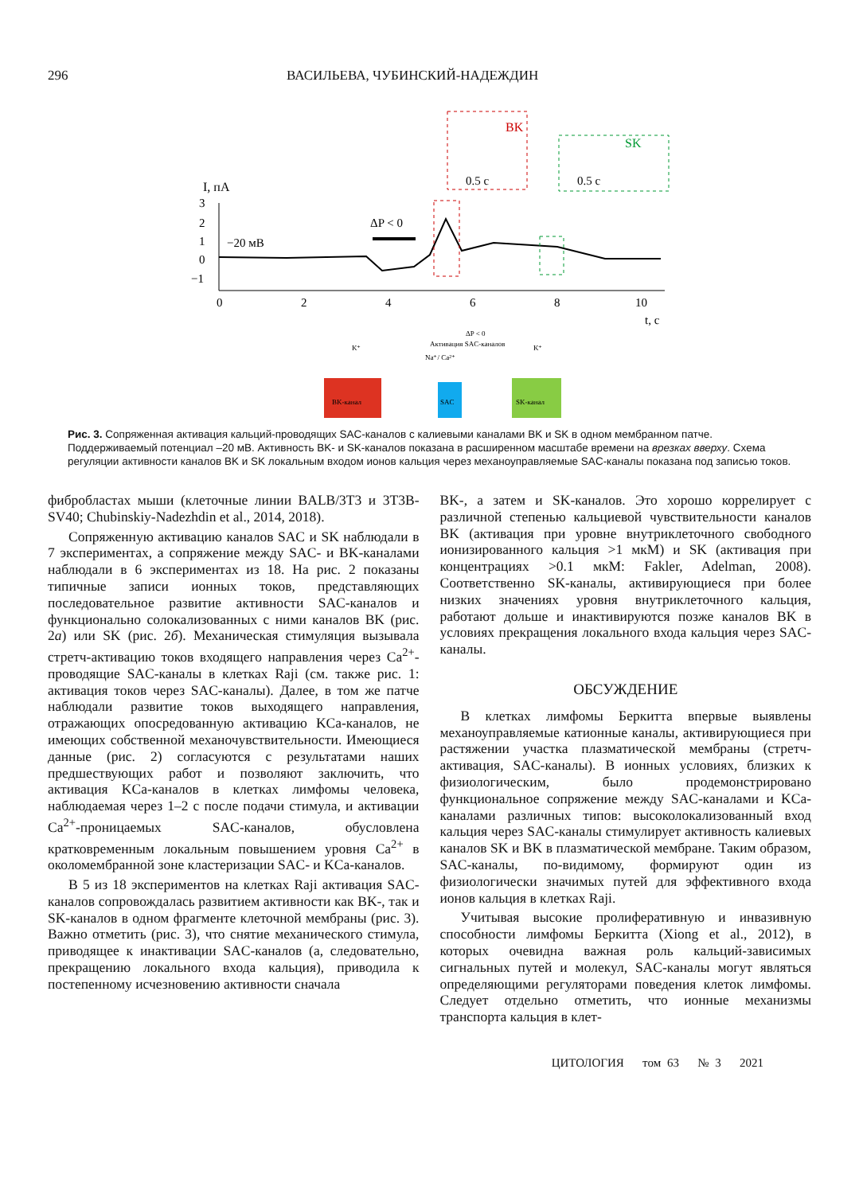296 ВАСИЛЬЕВА, ЧУБИНСКИЙ-НАДЕЖДИН
I, пА
3
2
1
0
−1
−20 мВ
ΔP < 0
BK
0.5 с
SK
0.5 с
0
2
4
6
8
10
t, с
ΔP < 0
Активация SAC-каналов
Na⁺/ Ca²⁺
K⁺
K⁺
BK-канал
SAC
SK-канал
Рис. 3. Сопряженная активация кальций-проводящих SAC-каналов с калиевыми каналами BK и SK в одном мембранном патче. Поддерживаемый потенциал –20 мВ. Активность BK- и SK-каналов показана в расширенном масштабе времени на врезках вверху. Схема регуляции активности каналов BK и SK локальным входом ионов кальция через механоуправляемые SAC-каналы показана под записью токов.
фибробластах мыши (клеточные линии BALB/3T3 и 3T3B-SV40; Chubinskiy-Nadezhdin et al., 2014, 2018).
Сопряженную активацию каналов SAC и SK наблюдали в 7 экспериментах, а сопряжение между SAC- и BK-каналами наблюдали в 6 экспериментах из 18. На рис. 2 показаны типичные записи ионных токов, представляющих последовательное развитие активности SAC-каналов и функционально солокализованных с ними каналов BK (рис. 2а) или SK (рис. 2б). Механическая стимуляция вызывала стретч-активацию токов входящего направления через Ca<sup>2+</sup>-проводящие SAC-каналы в клетках Raji (см. также рис. 1: активация токов через SAC-каналы). Далее, в том же патче наблюдали развитие токов выходящего направления, отражающих опосредованную активацию KCa-каналов, не имеющих собственной механочувствительности. Имеющиеся данные (рис. 2) согласуются с результатами наших предшествующих работ и позволяют заключить, что активация KCa-каналов в клетках лимфомы человека, наблюдаемая через 1–2 с после подачи стимула, и активации Ca<sup>2+</sup>-проницаемых SAC-каналов, обусловлена кратковременным локальным повышением уровня Ca<sup>2+</sup> в околомембранной зоне кластеризации SAC- и KCa-каналов.
В 5 из 18 экспериментов на клетках Raji активация SAC-каналов сопровождалась развитием активности как BK-, так и SK-каналов в одном фрагменте клеточной мембраны (рис. 3). Важно отметить (рис. 3), что снятие механического стимула, приводящее к инактивации SAC-каналов (а, следовательно, прекращению локального входа кальция), приводила к постепенному исчезновению активности сначала
BK-, а затем и SK-каналов. Это хорошо коррелирует с различной степенью кальциевой чувствительности каналов BK (активация при уровне внутриклеточного свободного ионизированного кальция >1 мкМ) и SK (активация при концентрациях >0.1 мкМ: Fakler, Adelman, 2008). Соответственно SK-каналы, активирующиеся при более низких значениях уровня внутриклеточного кальция, работают дольше и инактивируются позже каналов BK в условиях прекращения локального входа кальция через SAC-каналы.
ОБСУЖДЕНИЕ
В клетках лимфомы Беркитта впервые выявлены механоуправляемые катионные каналы, активирующиеся при растяжении участка плазматической мембраны (стретч-активация, SAC-каналы). В ионных условиях, близких к физиологическим, было продемонстрировано функциональное сопряжение между SAC-каналами и KCa-каналами различных типов: высоколокализованный вход кальция через SAC-каналы стимулирует активность калиевых каналов SK и BK в плазматической мембране. Таким образом, SAC-каналы, по-видимому, формируют один из физиологически значимых путей для эффективного входа ионов кальция в клетках Raji.
Учитывая высокие пролиферативную и инвазивную способности лимфомы Беркитта (Xiong et al., 2012), в которых очевидна важная роль кальций-зависимых сигнальных путей и молекул, SAC-каналы могут являться определяющими регуляторами поведения клеток лимфомы. Следует отдельно отметить, что ионные механизмы транспорта кальция в клет-
ЦИТОЛОГИЯ том 63 № 3 2021